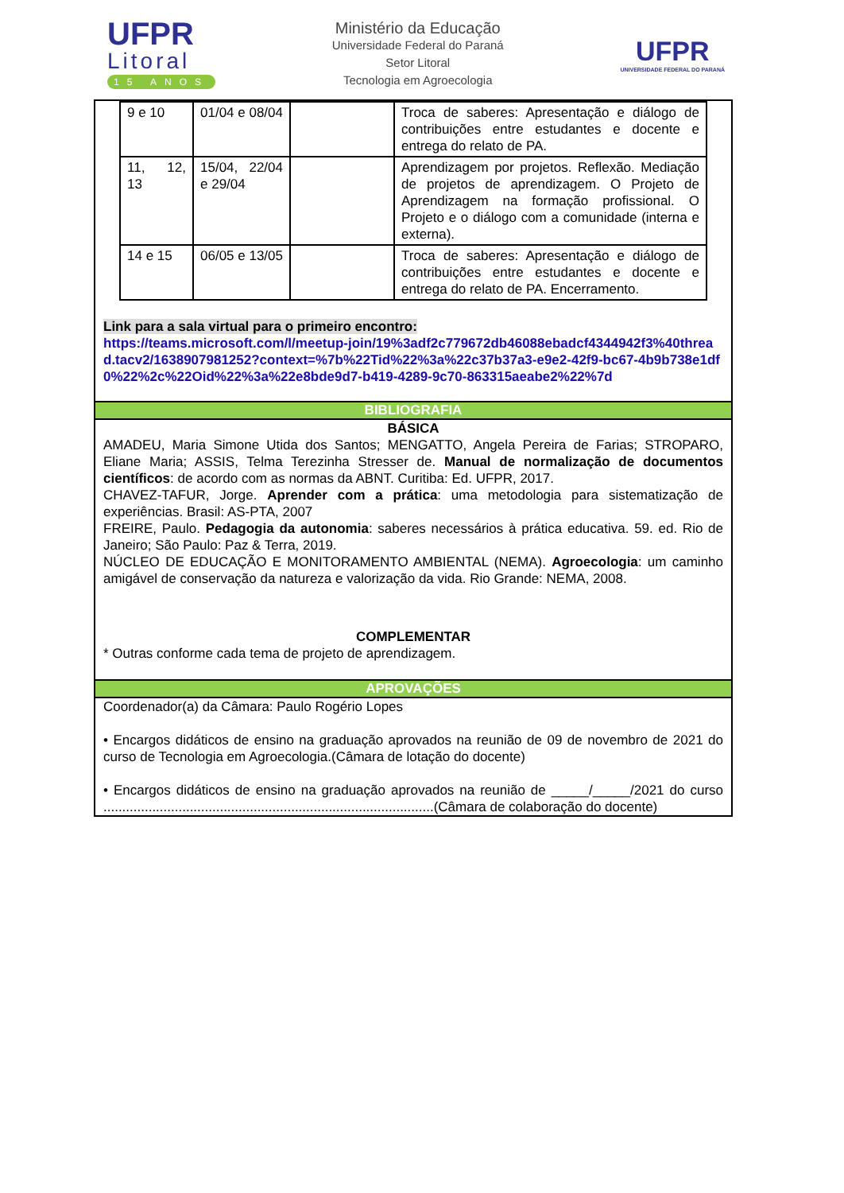UFPR
Litoral
15 ANOS
Ministério da Educação
Universidade Federal do Paraná
Setor Litoral
Tecnologia em Agroecologia
UFPR
UNIVERSIDADE FEDERAL DO PARANÁ
| 9 e 10 | 01/04 e 08/04 | | Troca de saberes: Apresentação e diálogo de contribuições entre estudantes e docente e entrega do relato de PA. |
| 11, 12, 13 | 15/04, 22/04 e 29/04 | | Aprendizagem por projetos. Reflexão. Mediação de projetos de aprendizagem. O Projeto de Aprendizagem na formação profissional. O Projeto e o diálogo com a comunidade (interna e externa). |
| 14 e 15 | 06/05 e 13/05 | | Troca de saberes: Apresentação e diálogo de contribuições entre estudantes e docente e entrega do relato de PA. Encerramento. |
Link para a sala virtual para o primeiro encontro:
https://teams.microsoft.com/l/meetup-join/19%3adf2c779672db46088ebadcf4344942f3%40thread.tacv2/1638907981252?context=%7b%22Tid%22%3a%22c37b37a3-e9e2-42f9-bc67-4b9b738e1df0%22%2c%22Oid%22%3a%22e8bde9d7-b419-4289-9c70-863315aeabe2%22%7d
BIBLIOGRAFIA
BÁSICA
AMADEU, Maria Simone Utida dos Santos; MENGATTO, Angela Pereira de Farias; STROPARO, Eliane Maria; ASSIS, Telma Terezinha Stresser de. Manual de normalização de documentos científicos: de acordo com as normas da ABNT. Curitiba: Ed. UFPR, 2017.
CHAVEZ-TAFUR, Jorge. Aprender com a prática: uma metodologia para sistematização de experiências. Brasil: AS-PTA, 2007
FREIRE, Paulo. Pedagogia da autonomia: saberes necessários à prática educativa. 59. ed. Rio de Janeiro; São Paulo: Paz & Terra, 2019.
NÚCLEO DE EDUCAÇÃO E MONITORAMENTO AMBIENTAL (NEMA). Agroecologia: um caminho amigável de conservação da natureza e valorização da vida. Rio Grande: NEMA, 2008.
COMPLEMENTAR
* Outras conforme cada tema de projeto de aprendizagem.
APROVAÇÕES
Coordenador(a) da Câmara: Paulo Rogério Lopes
• Encargos didáticos de ensino na graduação aprovados na reunião de 09 de novembro de 2021 do curso de Tecnologia em Agroecologia.(Câmara de lotação do docente)
• Encargos didáticos de ensino na graduação aprovados na reunião de _____/_____/2021 do curso ........................................................................................(Câmara de colaboração do docente)